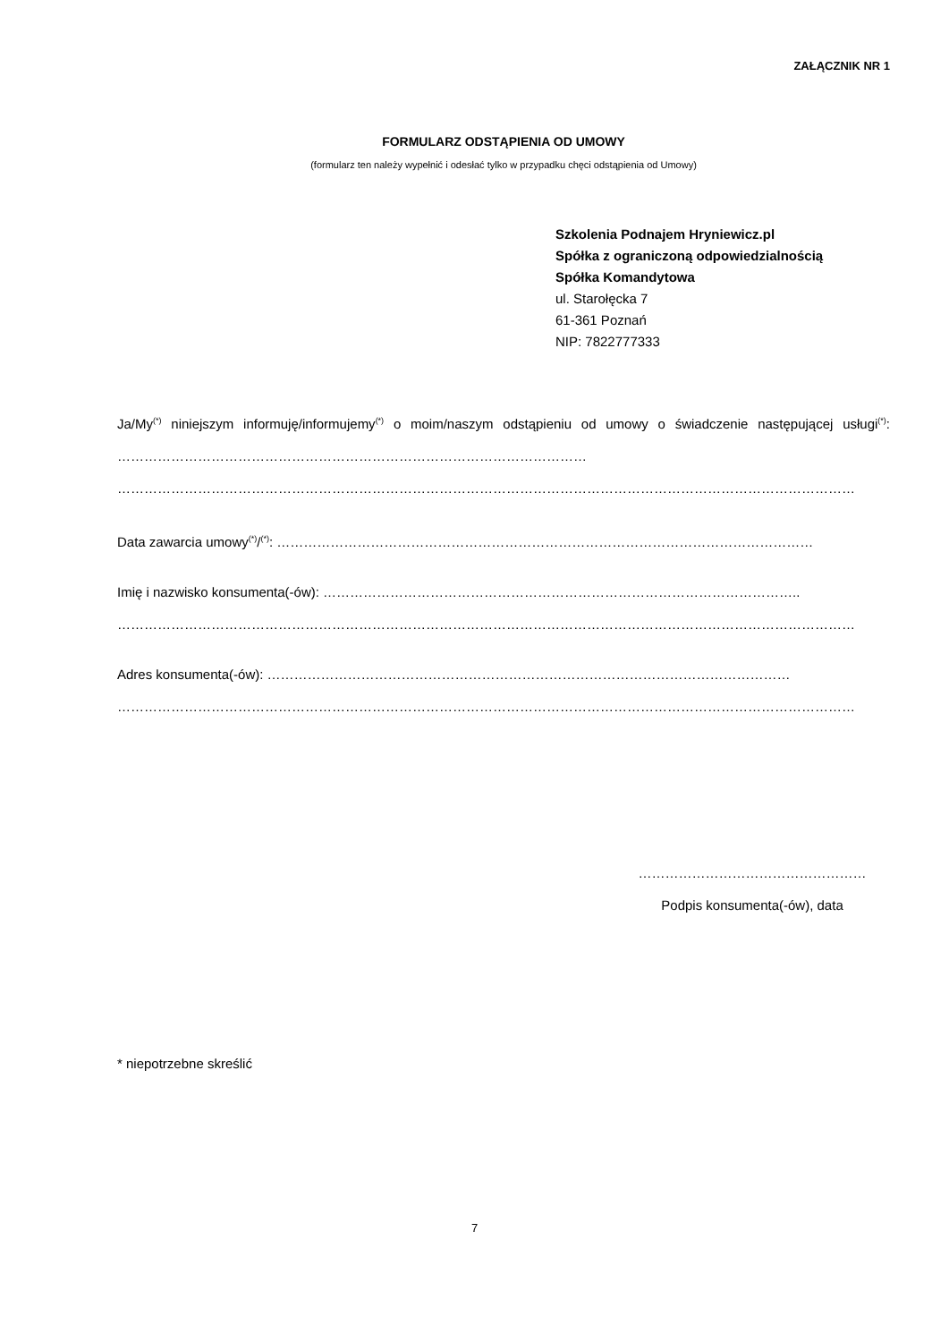ZAŁĄCZNIK NR 1
FORMULARZ ODSTĄPIENIA OD UMOWY
(formularz ten należy wypełnić i odesłać tylko w przypadku chęci odstąpienia od Umowy)
Szkolenia Podnajem Hryniewicz.pl
Spółka z ograniczoną odpowiedzialnością
Spółka Komandytowa
ul. Starołęcka 7
61-361 Poznań
NIP: 7822777333
Ja/My<sup>(*)</sup> niniejszym informuję/informujemy<sup>(*)</sup> o moim/naszym odstąpieniu od umowy o świadczenie następującej usługi<sup>(*)</sup>: ……………………………………………………………………………………………
…………………………………………………………………………………………………………………………………………………
Data zawarcia umowy<sup>(*)</sup>/<sup>(*)</sup>: …………………………………………………………………………………………………………
Imię i nazwisko konsumenta(-ów): ……………………………………………………………………………………………..
…………………………………………………………………………………………………………………………………………………
Adres konsumenta(-ów): ………………………………………………………………………………………………………
…………………………………………………………………………………………………………………………………………………
……………………………………………
Podpis konsumenta(-ów), data
* niepotrzebne skreślić
7